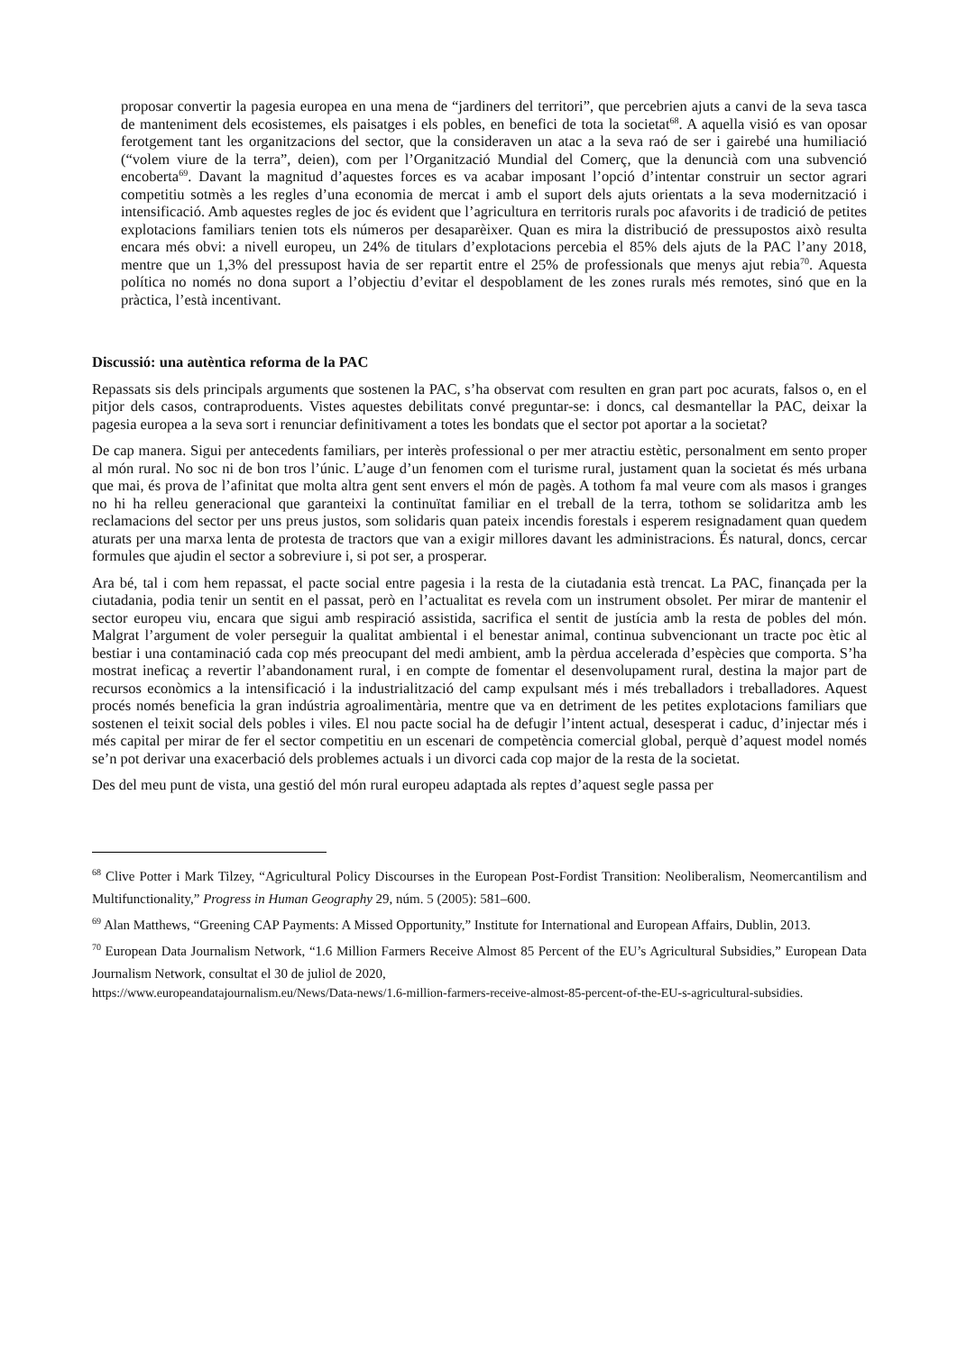proposar convertir la pagesia europea en una mena de “jardiners del territori”, que percebrien ajuts a canvi de la seva tasca de manteniment dels ecosistemes, els paisatges i els pobles, en benefici de tota la societat<sup>68</sup>. A aquella visió es van oposar ferotgement tant les organitzacions del sector, que la consideraven un atac a la seva raó de ser i gairebé una humiliació (“volem viure de la terra”, deien), com per l’Organització Mundial del Comerç, que la denuncià com una subvenció encoberta<sup>69</sup>. Davant la magnitud d’aquestes forces es va acabar imposant l’opció d’intentar construir un sector agrari competitiu sotmès a les regles d’una economia de mercat i amb el suport dels ajuts orientats a la seva modernització i intensificació. Amb aquestes regles de joc és evident que l’agricultura en territoris rurals poc afavorits i de tradició de petites explotacions familiars tenien tots els números per desaparèixer. Quan es mira la distribució de pressupostos això resulta encara més obvi: a nivell europeu, un 24% de titulars d’explotacions percebia el 85% dels ajuts de la PAC l’any 2018, mentre que un 1,3% del pressupost havia de ser repartit entre el 25% de professionals que menys ajut rebia<sup>70</sup>. Aquesta política no només no dona suport a l’objectiu d’evitar el despoblament de les zones rurals més remotes, sinó que en la pràctica, l’està incentivant.
Discussió: una autèntica reforma de la PAC
Repassats sis dels principals arguments que sostenen la PAC, s’ha observat com resulten en gran part poc acurats, falsos o, en el pitjor dels casos, contraproduents. Vistes aquestes debilitats convé preguntar-se: i doncs, cal desmantellar la PAC, deixar la pagesia europea a la seva sort i renunciar definitivament a totes les bondats que el sector pot aportar a la societat?
De cap manera. Sigui per antecedents familiars, per interès professional o per mer atractiu estètic, personalment em sento proper al món rural. No soc ni de bon tros l’únic. L’auge d’un fenomen com el turisme rural, justament quan la societat és més urbana que mai, és prova de l’afinitat que molta altra gent sent envers el món de pagès. A tothom fa mal veure com als masos i granges no hi ha relleu generacional que garanteixi la continuïtat familiar en el treball de la terra, tothom se solidaritza amb les reclamacions del sector per uns preus justos, som solidaris quan pateix incendis forestals i esperem resignadament quan quedem aturats per una marxa lenta de protesta de tractors que van a exigir millores davant les administracions. És natural, doncs, cercar formules que ajudin el sector a sobreviure i, si pot ser, a prosperar.
Ara bé, tal i com hem repassat, el pacte social entre pagesia i la resta de la ciutadania està trencat. La PAC, finançada per la ciutadania, podia tenir un sentit en el passat, però en l’actualitat es revela com un instrument obsolet. Per mirar de mantenir el sector europeu viu, encara que sigui amb respiració assistida, sacrifica el sentit de justícia amb la resta de pobles del món. Malgrat l’argument de voler perseguir la qualitat ambiental i el benestar animal, continua subvencionant un tracte poc ètic al bestiar i una contaminació cada cop més preocupant del medi ambient, amb la pèrdua accelerada d’espècies que comporta. S’ha mostrat ineficaç a revertir l’abandonament rural, i en compte de fomentar el desenvolupament rural, destina la major part de recursos econòmics a la intensificació i la industrialització del camp expulsant més i més treballadors i treballadores. Aquest procés només beneficia la gran indústria agroalimentària, mentre que va en detriment de les petites explotacions familiars que sostenen el teixit social dels pobles i viles. El nou pacte social ha de defugir l’intent actual, desesperat i caduc, d’injectar més i més capital per mirar de fer el sector competitiu en un escenari de competència comercial global, perquè d’aquest model només se’n pot derivar una exacerbació dels problemes actuals i un divorci cada cop major de la resta de la societat.
Des del meu punt de vista, una gestió del món rural europeu adaptada als reptes d’aquest segle passa per
<sup>68</sup> Clive Potter i Mark Tilzey, “Agricultural Policy Discourses in the European Post-Fordist Transition: Neoliberalism, Neomercantilism and Multifunctionality,” Progress in Human Geography 29, núm. 5 (2005): 581–600.
<sup>69</sup> Alan Matthews, “Greening CAP Payments: A Missed Opportunity,” Institute for International and European Affairs, Dublin, 2013.
<sup>70</sup> European Data Journalism Network, “1.6 Million Farmers Receive Almost 85 Percent of the EU’s Agricultural Subsidies,” European Data Journalism Network, consultat el 30 de juliol de 2020,
https://www.europeandatajournalism.eu/News/Data-news/1.6-million-farmers-receive-almost-85-percent-of-the-EU-s-agricultural-subsidies.